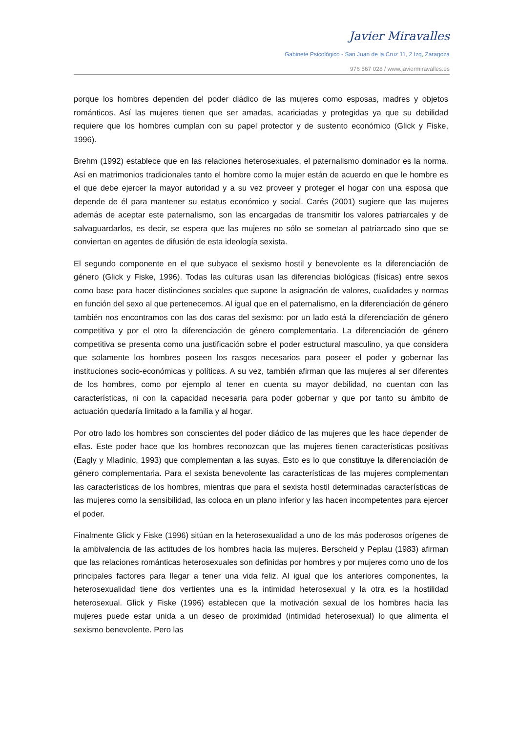Javier Miravalles
Gabinete Psicológico - San Juan de la Cruz 11, 2 Izq, Zaragoza
976 567 028 / www.javiermiravalles.es
porque los hombres dependen del poder diádico de las mujeres como esposas, madres y objetos románticos. Así las mujeres tienen que ser amadas, acariciadas y protegidas ya que su debilidad requiere que los hombres cumplan con su papel protector y de sustento económico (Glick y Fiske, 1996).
Brehm (1992) establece que en las relaciones heterosexuales, el paternalismo dominador es la norma. Así en matrimonios tradicionales tanto el hombre como la mujer están de acuerdo en que le hombre es el que debe ejercer la mayor autoridad y a su vez proveer y proteger el hogar con una esposa que depende de él para mantener su estatus económico y social. Carés (2001) sugiere que las mujeres además de aceptar este paternalismo, son las encargadas de transmitir los valores patriarcales y de salvaguardarlos, es decir, se espera que las mujeres no sólo se sometan al patriarcado sino que se conviertan en agentes de difusión de esta ideología sexista.
El segundo componente en el que subyace el sexismo hostil y benevolente es la diferenciación de género (Glick y Fiske, 1996). Todas las culturas usan las diferencias biológicas (físicas) entre sexos como base para hacer distinciones sociales que supone la asignación de valores, cualidades y normas en función del sexo al que pertenecemos. Al igual que en el paternalismo, en la diferenciación de género también nos encontramos con las dos caras del sexismo: por un lado está la diferenciación de género competitiva y por el otro la diferenciación de género complementaria. La diferenciación de género competitiva se presenta como una justificación sobre el poder estructural masculino, ya que considera que solamente los hombres poseen los rasgos necesarios para poseer el poder y gobernar las instituciones socio-económicas y políticas. A su vez, también afirman que las mujeres al ser diferentes de los hombres, como por ejemplo al tener en cuenta su mayor debilidad, no cuentan con las características, ni con la capacidad necesaria para poder gobernar y que por tanto su ámbito de actuación quedaría limitado a la familia y al hogar.
Por otro lado los hombres son conscientes del poder diádico de las mujeres que les hace depender de ellas. Este poder hace que los hombres reconozcan que las mujeres tienen características positivas (Eagly y Mladinic, 1993) que complementan a las suyas. Esto es lo que constituye la diferenciación de género complementaria. Para el sexista benevolente las características de las mujeres complementan las características de los hombres, mientras que para el sexista hostil determinadas características de las mujeres como la sensibilidad, las coloca en un plano inferior y las hacen incompetentes para ejercer el poder.
Finalmente Glick y Fiske (1996) sitúan en la heterosexualidad a uno de los más poderosos orígenes de la ambivalencia de las actitudes de los hombres hacia las mujeres. Berscheid y Peplau (1983) afirman que las relaciones románticas heterosexuales son definidas por hombres y por mujeres como uno de los principales factores para llegar a tener una vida feliz. Al igual que los anteriores componentes, la heterosexualidad tiene dos vertientes una es la intimidad heterosexual y la otra es la hostilidad heterosexual. Glick y Fiske (1996) establecen que la motivación sexual de los hombres hacia las mujeres puede estar unida a un deseo de proximidad (intimidad heterosexual) lo que alimenta el sexismo benevolente. Pero las